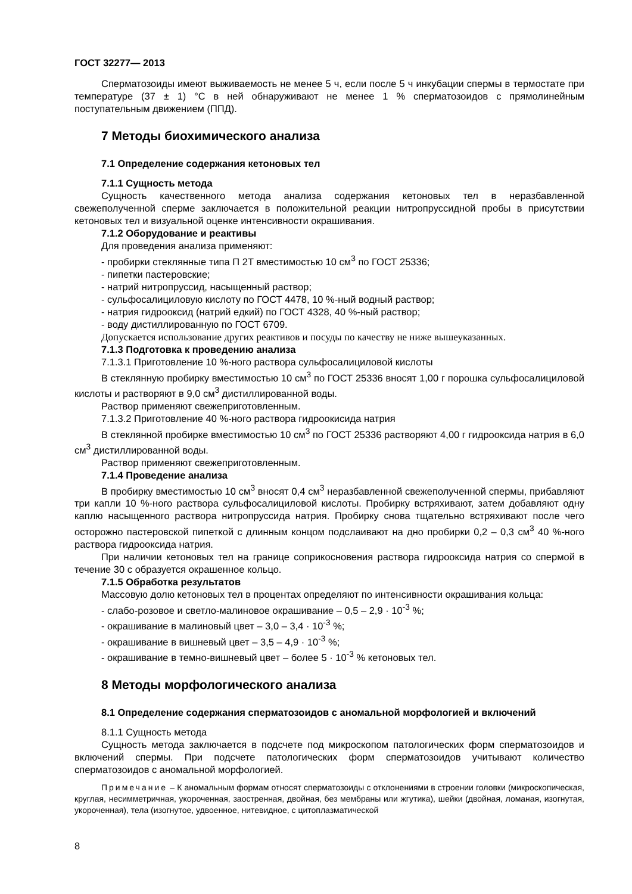ГОСТ 32277— 2013
Сперматозоиды имеют выживаемость не менее 5 ч, если после 5 ч инкубации спермы в термостате при температуре (37 ± 1) °С в ней обнаруживают не менее 1 % сперматозоидов с прямолинейным поступательным движением (ППД).
7 Методы биохимического анализа
7.1 Определение содержания кетоновых тел
7.1.1 Сущность метода
Сущность качественного метода анализа содержания кетоновых тел в неразбавленной свежеполученной сперме заключается в положительной реакции нитропруссидной пробы в присутствии кетоновых тел и визуальной оценке интенсивности окрашивания.
7.1.2 Оборудование и реактивы
Для проведения анализа применяют:
- пробирки стеклянные типа П 2Т вместимостью 10 см<sup>3</sup> по ГОСТ 25336;
- пипетки пастеровские;
- натрий нитропруссид, насыщенный раствор;
- сульфосалициловую кислоту по ГОСТ 4478, 10 %-ный водный раствор;
- натрия гидрооксид (натрий едкий) по ГОСТ 4328, 40 %-ный раствор;
- воду дистиллированную по ГОСТ 6709.
Допускается использование других реактивов и посуды по качеству не ниже вышеуказанных.
7.1.3 Подготовка к проведению анализа
7.1.3.1 Приготовление 10 %-ного раствора сульфосалициловой кислоты
В стеклянную пробирку вместимостью 10 см<sup>3</sup> по ГОСТ 25336 вносят 1,00 г порошка сульфосалициловой кислоты и растворяют в 9,0 см<sup>3</sup> дистиллированной воды.
Раствор применяют свежеприготовленным.
7.1.3.2 Приготовление 40 %-ного раствора гидроокисида натрия
В стеклянной пробирке вместимостью 10 см<sup>3</sup> по ГОСТ 25336 растворяют 4,00 г гидрооксида натрия в 6,0 см<sup>3</sup> дистиллированной воды.
Раствор применяют свежеприготовленным.
7.1.4 Проведение анализа
В пробирку вместимостью 10 см<sup>3</sup> вносят 0,4 см<sup>3</sup> неразбавленной свежеполученной спермы, прибавляют три капли 10 %-ного раствора сульфосалициловой кислоты. Пробирку встряхивают, затем добавляют одну каплю насыщенного раствора нитропруссида натрия. Пробирку снова тщательно встряхивают после чего осторожно пастеровской пипеткой с длинным концом подслаивают на дно пробирки 0,2 – 0,3 см<sup>3</sup> 40 %-ного раствора гидрооксида натрия.
При наличии кетоновых тел на границе соприкосновения раствора гидрооксида натрия со спермой в течение 30 с образуется окрашенное кольцо.
7.1.5 Обработка результатов
Массовую долю кетоновых тел в процентах определяют по интенсивности окрашивания кольца:
- слабо-розовое и светло-малиновое окрашивание – 0,5 – 2,9 · 10<sup>-3</sup> %;
- окрашивание в малиновый цвет – 3,0 – 3,4 · 10<sup>-3</sup> %;
- окрашивание в вишневый цвет – 3,5 – 4,9 · 10<sup>-3</sup> %;
- окрашивание в темно-вишневый цвет – более 5 · 10<sup>-3</sup> % кетоновых тел.
8 Методы морфологического анализа
8.1 Определение содержания сперматозоидов с аномальной морфологией и включений
8.1.1 Сущность метода
Сущность метода заключается в подсчете под микроскопом патологических форм сперматозоидов и включений спермы. При подсчете патологических форм сперматозоидов учитывают количество сперматозоидов с аномальной морфологией.
Примечание – К аномальным формам относят сперматозоиды с отклонениями в строении головки (микроскопическая, круглая, несимметричная, укороченная, заостренная, двойная, без мембраны или жгутика), шейки (двойная, ломаная, изогнутая, укороченная), тела (изогнутое, удвоенное, нитевидное, с цитоплазматической
8